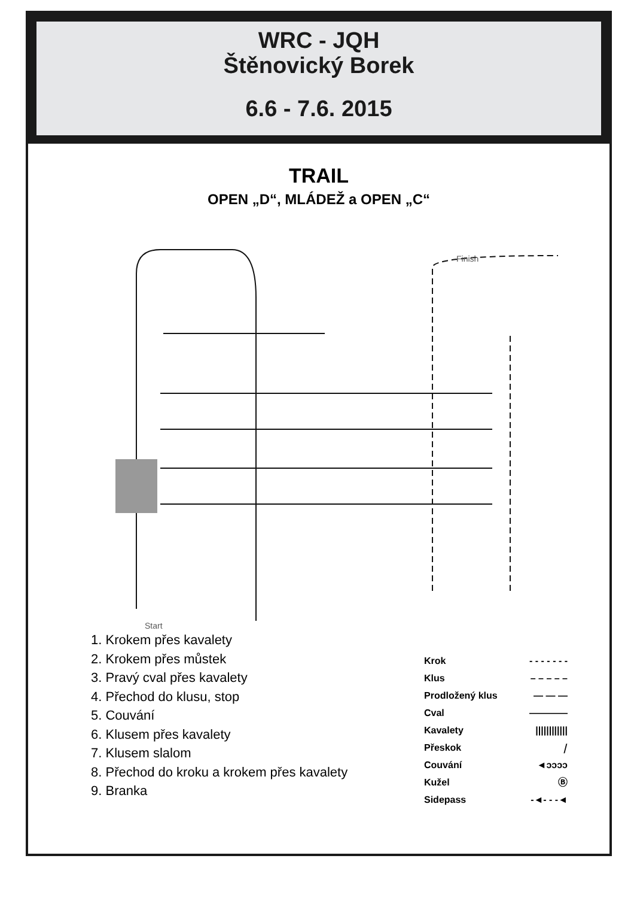WRC - JQH
Štěnovický Borek
6.6 - 7.6. 2015
TRAIL
OPEN „D“, MLÁDEŽ a OPEN „C“
Finish
Start
1. Krokem přes kavalety
2. Krokem přes můstek
3. Pravý cval přes kavalety
4. Přechod do klusu, stop
5. Couvání
6. Klusem přes kavalety
7. Klusem slalom
8. Přechod do kroku a krokem přes kavalety
9. Branka
Krok - - - - - - -
Klus – – – – –
Prodložený klus — — —
Cval ————
Kavalety ||||||||||||
Přeskok ⧸
Couvání ◄ↄↄↄↄ
Kužel Ⓑ
Sidepass -◄- - -◄